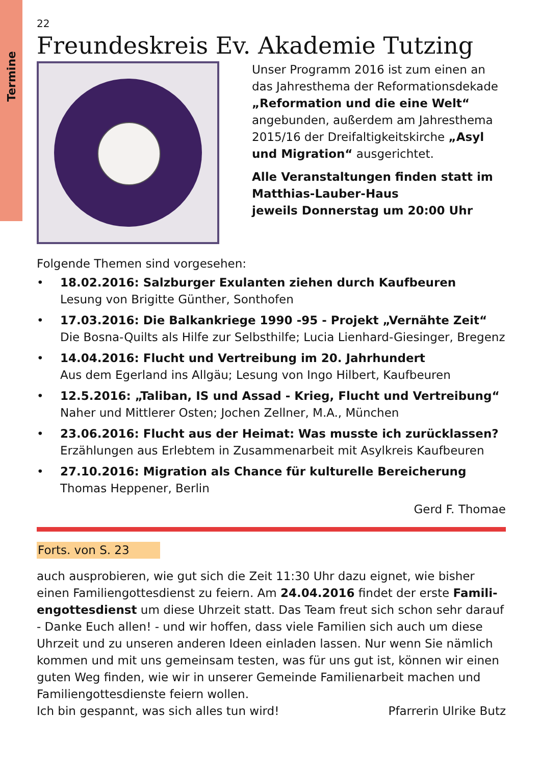Termine
22
Freundeskreis Ev. Akademie Tutzing
Unser Programm 2016 ist zum einen an das Jahresthema der Reformationsdekade „Reformation und die eine Welt“ angebunden, außerdem am Jahresthema 2015/16 der Dreifaltigkeitskirche „Asyl und Migration“ ausgerichtet.
Alle Veranstaltungen finden statt im Matthias-Lauber-Haus
jeweils Donnerstag um 20:00 Uhr
Folgende Themen sind vorgesehen:
• 18.02.2016: Salzburger Exulanten ziehen durch Kaufbeuren
Lesung von Brigitte Günther, Sonthofen
• 17.03.2016: Die Balkankriege 1990 -95 - Projekt „Vernähte Zeit“
Die Bosna-Quilts als Hilfe zur Selbsthilfe; Lucia Lienhard-Giesinger, Bregenz
• 14.04.2016: Flucht und Vertreibung im 20. Jahrhundert
Aus dem Egerland ins Allgäu; Lesung von Ingo Hilbert, Kaufbeuren
• 12.5.2016: „Taliban, IS und Assad - Krieg, Flucht und Vertreibung“
Naher und Mittlerer Osten; Jochen Zellner, M.A., München
• 23.06.2016: Flucht aus der Heimat: Was musste ich zurücklassen?
Erzählungen aus Erlebtem in Zusammenarbeit mit Asylkreis Kaufbeuren
• 27.10.2016: Migration als Chance für kulturelle Bereicherung
Thomas Heppener, Berlin
Gerd F. Thomae
Forts. von S. 23
auch ausprobieren, wie gut sich die Zeit 11:30 Uhr dazu eignet, wie bisher einen Familiengottesdienst zu feiern. Am 24.04.2016 findet der erste Famili-engottesdienst um diese Uhrzeit statt. Das Team freut sich schon sehr darauf - Danke Euch allen! - und wir hoffen, dass viele Familien sich auch um diese Uhrzeit und zu unseren anderen Ideen einladen lassen. Nur wenn Sie nämlich kommen und mit uns gemeinsam testen, was für uns gut ist, können wir einen guten Weg finden, wie wir in unserer Gemeinde Familienarbeit machen und Familiengottesdienste feiern wollen.
Ich bin gespannt, was sich alles tun wird! Pfarrerin Ulrike Butz